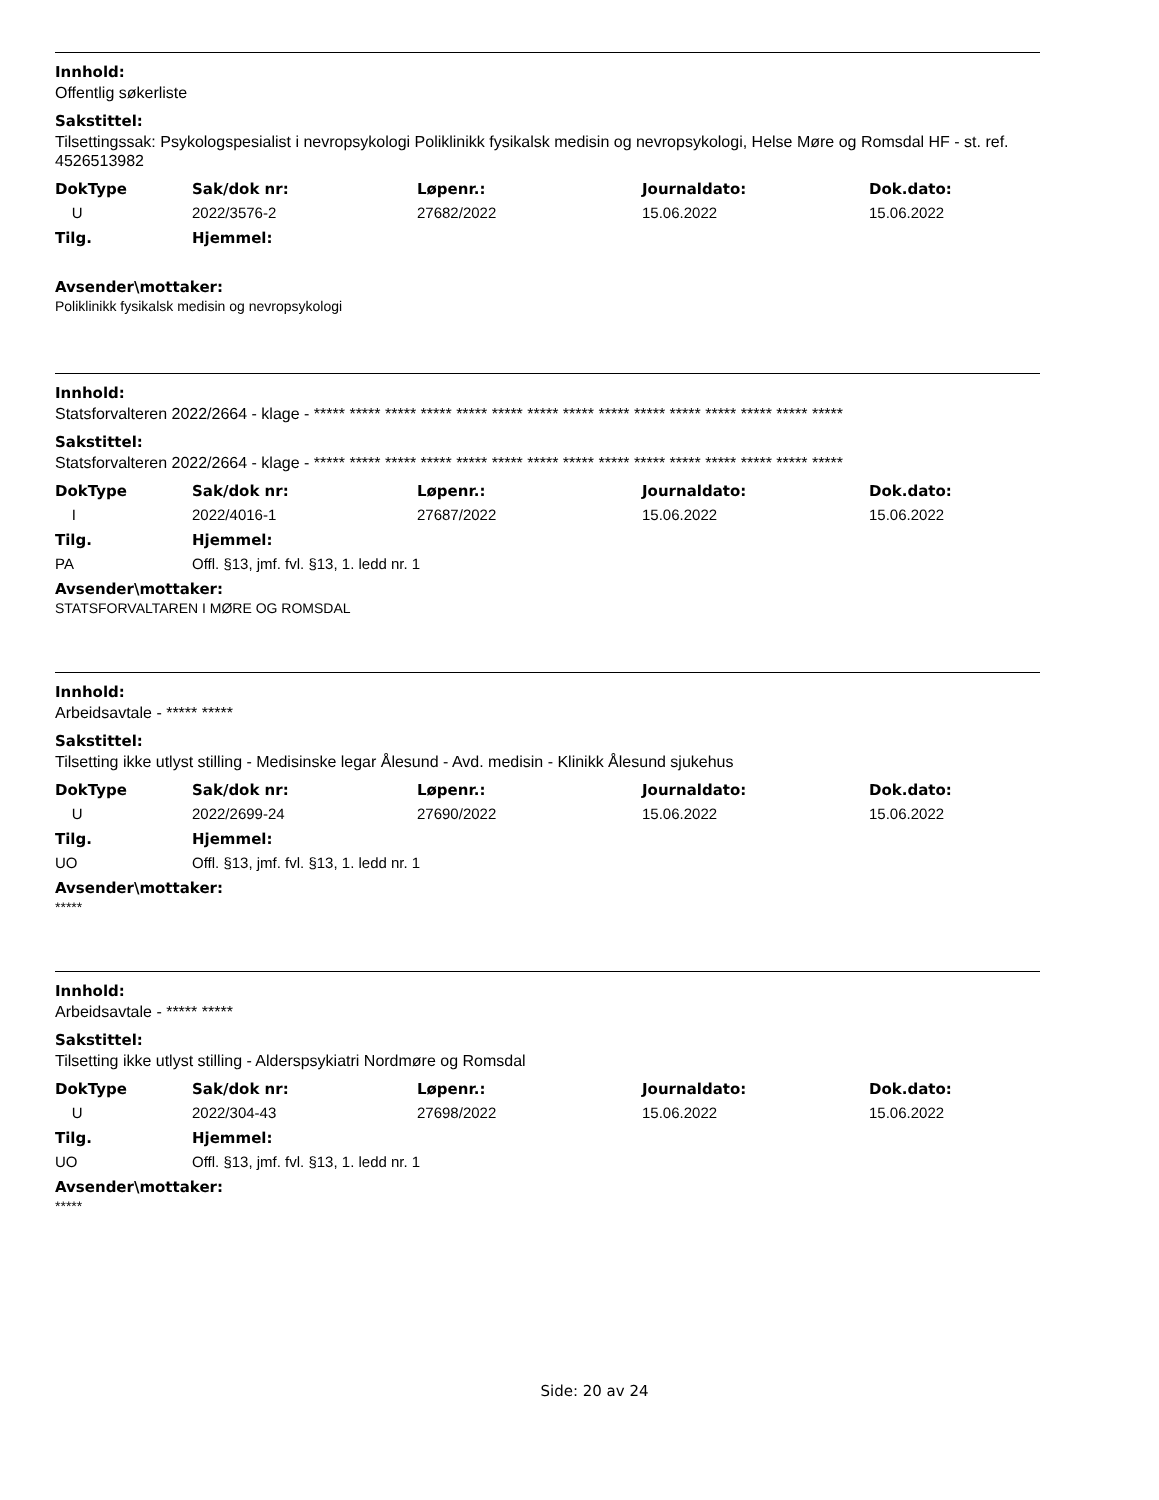Innhold:
Offentlig søkerliste
Sakstittel:
Tilsettingssak: Psykologspesialist i nevropsykologi Poliklinikk fysikalsk medisin og nevropsykologi, Helse Møre og Romsdal HF - st. ref. 4526513982
| DokType | Sak/dok nr: | Løpenr.: | Journaldato: | Dok.dato: |
| --- | --- | --- | --- | --- |
| U | 2022/3576-2 | 27682/2022 | 15.06.2022 | 15.06.2022 |
| Tilg. | Hjemmel: |
| --- | --- |
Avsender\mottaker:
Poliklinikk fysikalsk medisin og nevropsykologi
Innhold:
Statsforvalteren 2022/2664 - klage - ***** ***** ***** ***** ***** ***** ***** ***** ***** ***** ***** ***** ***** ***** *****
Sakstittel:
Statsforvalteren 2022/2664 - klage - ***** ***** ***** ***** ***** ***** ***** ***** ***** ***** ***** ***** ***** ***** *****
| DokType | Sak/dok nr: | Løpenr.: | Journaldato: | Dok.dato: |
| --- | --- | --- | --- | --- |
| I | 2022/4016-1 | 27687/2022 | 15.06.2022 | 15.06.2022 |
| Tilg. | Hjemmel: |
| --- | --- |
| PA | Offl. §13, jmf. fvl. §13, 1. ledd nr. 1 |
Avsender\mottaker:
STATSFORVALTAREN I MØRE OG ROMSDAL
Innhold:
Arbeidsavtale - ***** *****
Sakstittel:
Tilsetting ikke utlyst stilling - Medisinske legar Ålesund - Avd. medisin - Klinikk Ålesund sjukehus
| DokType | Sak/dok nr: | Løpenr.: | Journaldato: | Dok.dato: |
| --- | --- | --- | --- | --- |
| U | 2022/2699-24 | 27690/2022 | 15.06.2022 | 15.06.2022 |
| Tilg. | Hjemmel: |
| --- | --- |
| UO | Offl. §13, jmf. fvl. §13, 1. ledd nr. 1 |
Avsender\mottaker:
*****
Innhold:
Arbeidsavtale - ***** *****
Sakstittel:
Tilsetting ikke utlyst stilling - Alderspsykiatri Nordmøre og Romsdal
| DokType | Sak/dok nr: | Løpenr.: | Journaldato: | Dok.dato: |
| --- | --- | --- | --- | --- |
| U | 2022/304-43 | 27698/2022 | 15.06.2022 | 15.06.2022 |
| Tilg. | Hjemmel: |
| --- | --- |
| UO | Offl. §13, jmf. fvl. §13, 1. ledd nr. 1 |
Avsender\mottaker:
*****
Side: 20 av 24